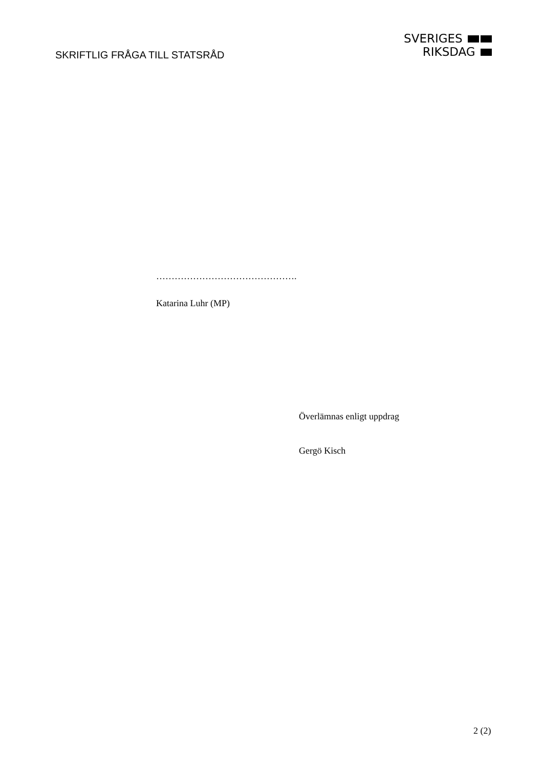SKRIFTLIG FRÅGA TILL STATSRÅD
SVERIGES
RIKSDAG
……………………………………….
Katarina Luhr (MP)
Överlämnas enligt uppdrag
Gergö Kisch
2 (2)